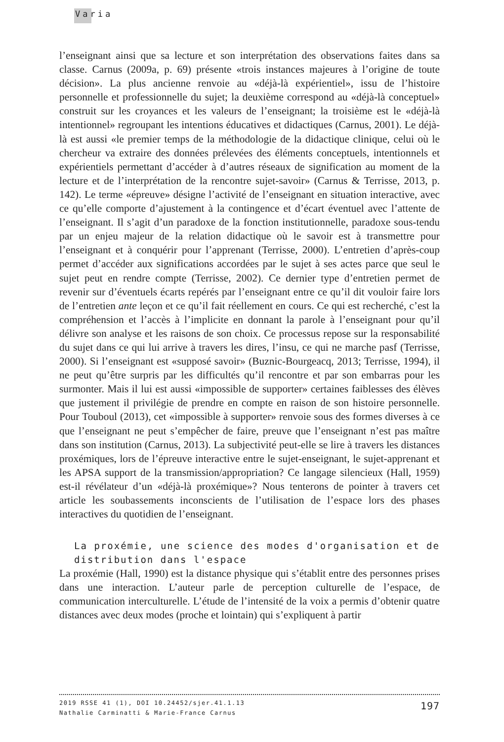Varia
l’enseignant ainsi que sa lecture et son interprétation des observations faites dans sa classe. Carnus (2009a, p. 69) présente «trois instances majeures à l’origine de toute décision». La plus ancienne renvoie au «déjà-là expérientiel», issu de l’histoire personnelle et professionnelle du sujet; la deuxième correspond au «déjà-là conceptuel» construit sur les croyances et les valeurs de l’enseignant; la troisième est le «déjà-là intentionnel» regroupant les intentions éducatives et didactiques (Carnus, 2001). Le déjà-là est aussi «le premier temps de la méthodologie de la didactique clinique, celui où le chercheur va extraire des données prélevées des éléments conceptuels, intentionnels et expérientiels permettant d’accéder à d’autres réseaux de signification au moment de la lecture et de l’interprétation de la rencontre sujet-savoir» (Carnus & Terrisse, 2013, p. 142). Le terme «épreuve» désigne l’activité de l’enseignant en situation interactive, avec ce qu’elle comporte d’ajustement à la contingence et d’écart éventuel avec l’attente de l’enseignant. Il s’agit d’un paradoxe de la fonction institutionnelle, paradoxe sous-tendu par un enjeu majeur de la relation didactique où le savoir est à transmettre pour l’enseignant et à conquérir pour l’apprenant (Terrisse, 2000). L’entretien d’après-coup permet d’accéder aux significations accordées par le sujet à ses actes parce que seul le sujet peut en rendre compte (Terrisse, 2002). Ce dernier type d’entretien permet de revenir sur d’éventuels écarts repérés par l’enseignant entre ce qu’il dit vouloir faire lors de l’entretien ante leçon et ce qu’il fait réellement en cours. Ce qui est recherché, c’est la compréhension et l’accès à l’implicite en donnant la parole à l’enseignant pour qu’il délivre son analyse et les raisons de son choix. Ce processus repose sur la responsabilité du sujet dans ce qui lui arrive à travers les dires, l’insu, ce qui ne marche pasf (Terrisse, 2000). Si l’enseignant est «supposé savoir» (Buznic-Bourgeacq, 2013; Terrisse, 1994), il ne peut qu’être surpris par les difficultés qu’il rencontre et par son embarras pour les surmonter. Mais il lui est aussi «impossible de supporter» certaines faiblesses des élèves que justement il privilégie de prendre en compte en raison de son histoire personnelle. Pour Touboul (2013), cet «impossible à supporter» renvoie sous des formes diverses à ce que l’enseignant ne peut s’empêcher de faire, preuve que l’enseignant n’est pas maître dans son institution (Carnus, 2013). La subjectivité peut-elle se lire à travers les distances proxémiques, lors de l’épreuve interactive entre le sujet-enseignant, le sujet-apprenant et les APSA support de la transmission/appropriation? Ce langage silencieux (Hall, 1959) est-il révélateur d’un «déjà-là proxémique»? Nous tenterons de pointer à travers cet article les soubassements inconscients de l’utilisation de l’espace lors des phases interactives du quotidien de l’enseignant.
La proxémie, une science des modes d'organisation et de distribution dans l'espace
La proxémie (Hall, 1990) est la distance physique qui s’établit entre des personnes prises dans une interaction. L’auteur parle de perception culturelle de l’espace, de communication interculturelle. L’étude de l’intensité de la voix a permis d’obtenir quatre distances avec deux modes (proche et lointain) qui s’expliquent à partir
197 2019 RSSE 41 (1), DOI 10.24452/sjer.41.1.13
Nathalie Carminatti & Marie-France Carnus